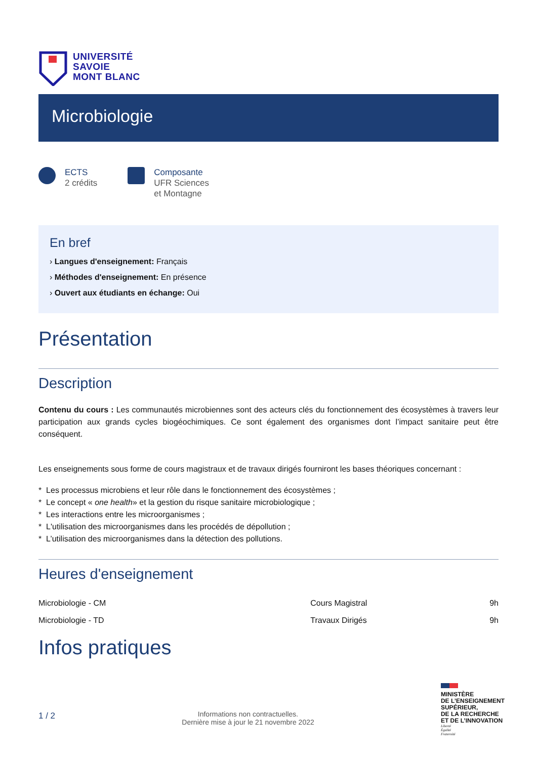UNIVERSITÉ
SAVOIE
MONT BLANC
Microbiologie
ECTS
2 crédits
Composante
UFR Sciences
et Montagne
En bref
› Langues d'enseignement: Français
› Méthodes d'enseignement: En présence
› Ouvert aux étudiants en échange: Oui
Présentation
Description
Contenu du cours : Les communautés microbiennes sont des acteurs clés du fonctionnement des écosystèmes à travers leur participation aux grands cycles biogéochimiques. Ce sont également des organismes dont l’impact sanitaire peut être conséquent.
Les enseignements sous forme de cours magistraux et de travaux dirigés fourniront les bases théoriques concernant :
* Les processus microbiens et leur rôle dans le fonctionnement des écosystèmes ;
* Le concept « one health» et la gestion du risque sanitaire microbiologique ;
* Les interactions entre les microorganismes ;
* L'utilisation des microorganismes dans les procédés de dépollution ;
* L’utilisation des microorganismes dans la détection des pollutions.
Heures d'enseignement
| Microbiologie - CM | Cours Magistral | 9h |
| Microbiologie - TD | Travaux Dirigés | 9h |
Infos pratiques
1 / 2
Informations non contractuelles.
Dernière mise à jour le 21 novembre 2022
MINISTÈRE
DE L’ENSEIGNEMENT
SUPÉRIEUR,
DE LA RECHERCHE
ET DE L’INNOVATION
Liberté
Égalité
Fraternité